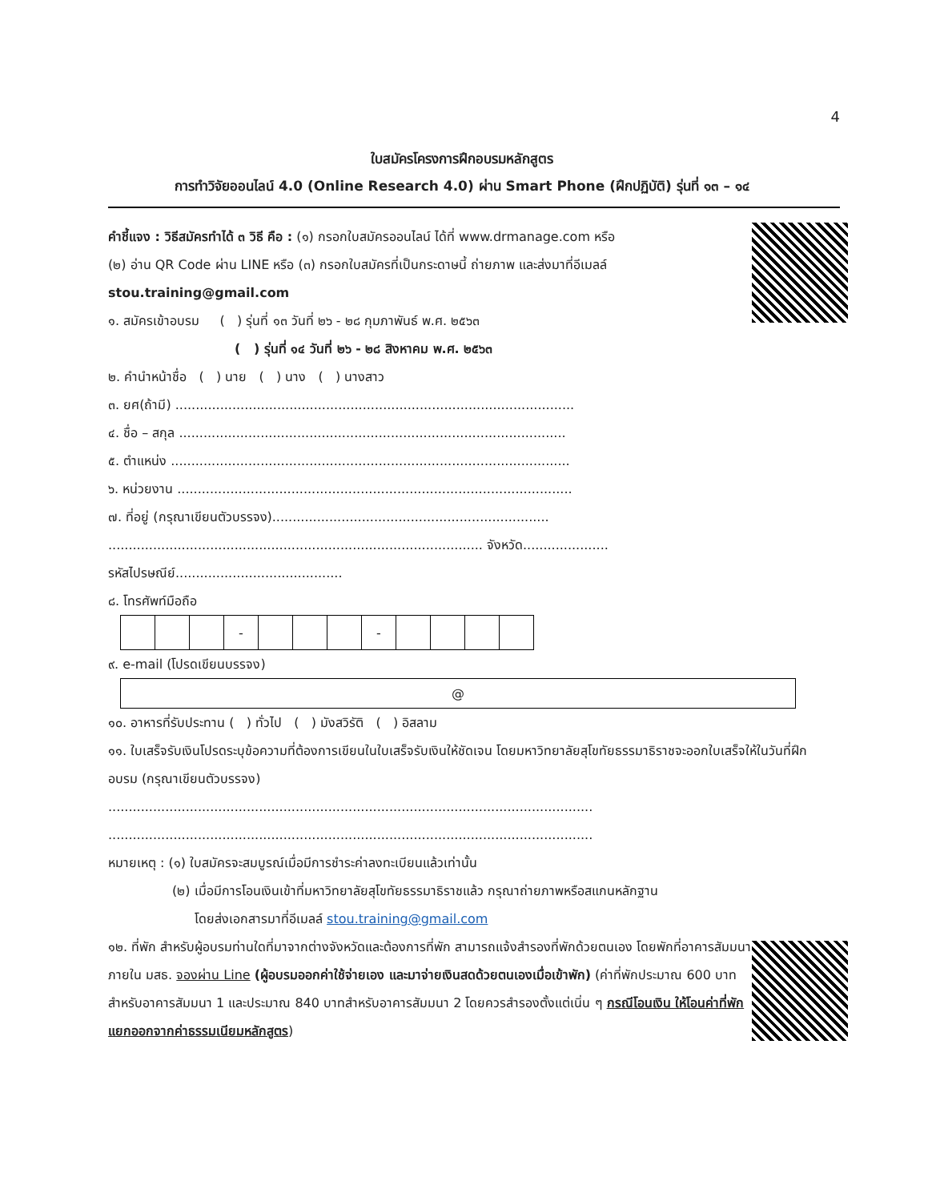4
ใบสมัครโครงการฝึกอบรมหลักสูตร
การทำวิจัยออนไลน์ 4.0 (Online Research 4.0) ผ่าน Smart Phone (ฝึกปฏิบัติ) รุ่นที่ ๑๓ – ๑๔
คำชี้แจง : วิธีสมัครทำได้ ๓ วิธี คือ : (๑) กรอกใบสมัครออนไลน์ ได้ที่ www.drmanage.com หรือ
(๒) อ่าน QR Code ผ่าน LINE หรือ (๓) กรอกใบสมัครที่เป็นกระดาษนี้ ถ่ายภาพ และส่งมาที่อีเมลล์
stou.training@gmail.com
๑. สมัครเข้าอบรม ( ) รุ่นที่ ๑๓ วันที่ ๒๖ - ๒๘ กุมภาพันธ์ พ.ศ. ๒๕๖๓
( ) รุ่นที่ ๑๔ วันที่ ๒๖ - ๒๘ สิงหาคม พ.ศ. ๒๕๖๓
๒. คำนำหน้าชื่อ ( ) นาย ( ) นาง ( ) นางสาว
๓. ยศ(ถ้ามี) ..................................................................................................
๔. ชื่อ – สกุล ...............................................................................................
๕. ตำแหน่ง ..................................................................................................
๖. หน่วยงาน .................................................................................................
๗. ที่อยู่ (กรุณาเขียนตัวบรรจง)....................................................................
............................................................................................ จังหวัด.....................
รหัสไปรษณีย์.........................................
๘. โทรศัพท์มือถือ
| | | | - | | | | - | | | | |
๙. e-mail (โปรดเขียนบรรจง)
| @ |
๑๐. อาหารที่รับประทาน ( ) ทั่วไป ( ) มังสวิรัติ ( ) อิสลาม
๑๑. ใบเสร็จรับเงินโปรดระบุข้อความที่ต้องการเขียนในใบเสร็จรับเงินให้ชัดเจน โดยมหาวิทยาลัยสุโขทัยธรรมาธิราชจะออกใบเสร็จให้ในวันที่ฝึกอบรม (กรุณาเขียนตัวบรรจง)
.......................................................................................................................
.......................................................................................................................
หมายเหตุ : (๑) ใบสมัครจะสมบูรณ์เมื่อมีการชำระค่าลงทะเบียนแล้วเท่านั้น
(๒) เมื่อมีการโอนเงินเข้าที่มหาวิทยาลัยสุโขทัยธรรมาธิราชแล้ว กรุณาถ่ายภาพหรือสแกนหลักฐาน
โดยส่งเอกสารมาที่อีเมลล์ stou.training@gmail.com
๑๒. ที่พัก สำหรับผู้อบรมท่านใดที่มาจากต่างจังหวัดและต้องการที่พัก สามารถแจ้งสำรองที่พักด้วยตนเอง โดยพักที่อาคารสัมมนา ภายใน มสธ. จองผ่าน Line (ผู้อบรมออกค่าใช้จ่ายเอง และมาจ่ายเงินสดด้วยตนเองเมื่อเข้าพัก) (ค่าที่พักประมาณ 600 บาทสำหรับอาคารสัมมนา 1 และประมาณ 840 บาทสำหรับอาคารสัมมนา 2 โดยควรสำรองตั้งแต่เนิ่น ๆ กรณีโอนเงิน ให้โอนค่าที่พักแยกออกจากค่าธรรมเนียมหลักสูตร)